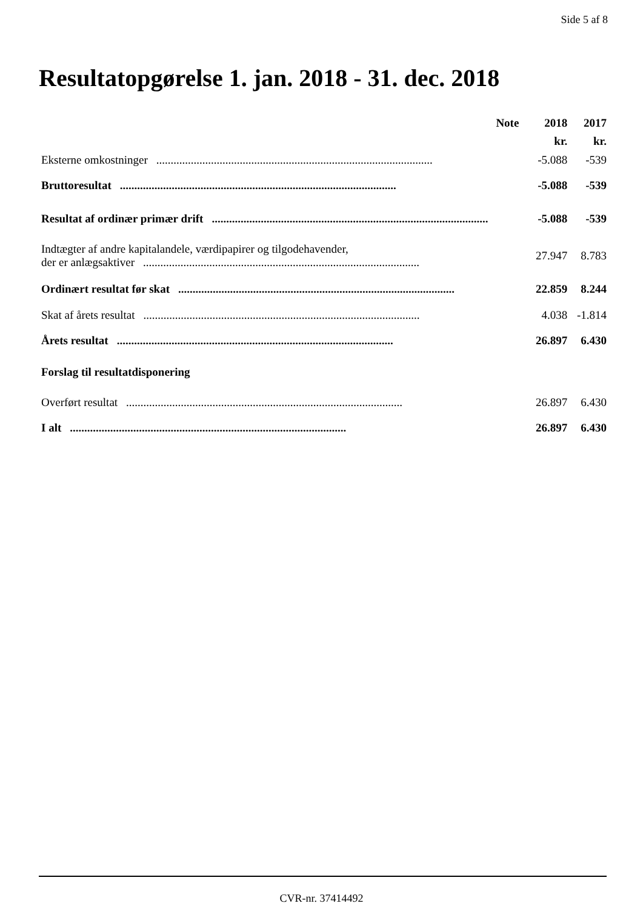Side 5 af 8
Resultatopgørelse 1. jan. 2018 - 31. dec. 2018
| | Note | 2018 | 2017 |
| --- | --- | --- | --- |
| | | kr. | kr. |
| Eksterne omkostninger ................................................................................................ | | -5.088 | -539 |
| Bruttoresultat ................................................................................................ | | -5.088 | -539 |
| Resultat af ordinær primær drift ................................................................................................ | | -5.088 | -539 |
| Indtægter af andre kapitalandele, værdipapirer og tilgodehavender, der er anlægsaktiver ................................................................................................ | | 27.947 | 8.783 |
| Ordinært resultat før skat ................................................................................................ | | 22.859 | 8.244 |
| Skat af årets resultat ................................................................................................ | | 4.038 | -1.814 |
| Årets resultat ................................................................................................ | | 26.897 | 6.430 |
| Forslag til resultatdisponering | | | |
| Overført resultat ................................................................................................ | | 26.897 | 6.430 |
| I alt ................................................................................................ | | 26.897 | 6.430 |
CVR-nr. 37414492